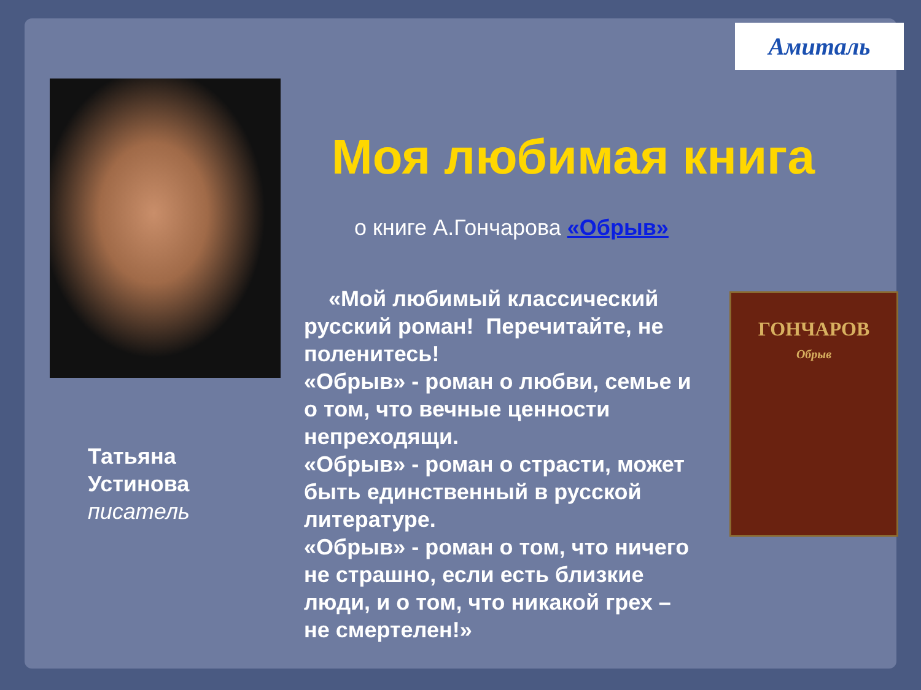Амиталь
Татьяна
Устинова
писатель
Моя любимая книга
о книге А.Гончарова «Обрыв»
«Мой любимый классический русский роман! Перечитайте, не поленитесь!
«Обрыв» - роман о любви, семье и о том, что вечные ценности непреходящи.
«Обрыв» - роман о страсти, может быть единственный в русской литературе.
«Обрыв» - роман о том, что ничего не страшно, если есть близкие люди, и о том, что никакой грех – не смертелен!»
ГОНЧАРОВ
Обрыв